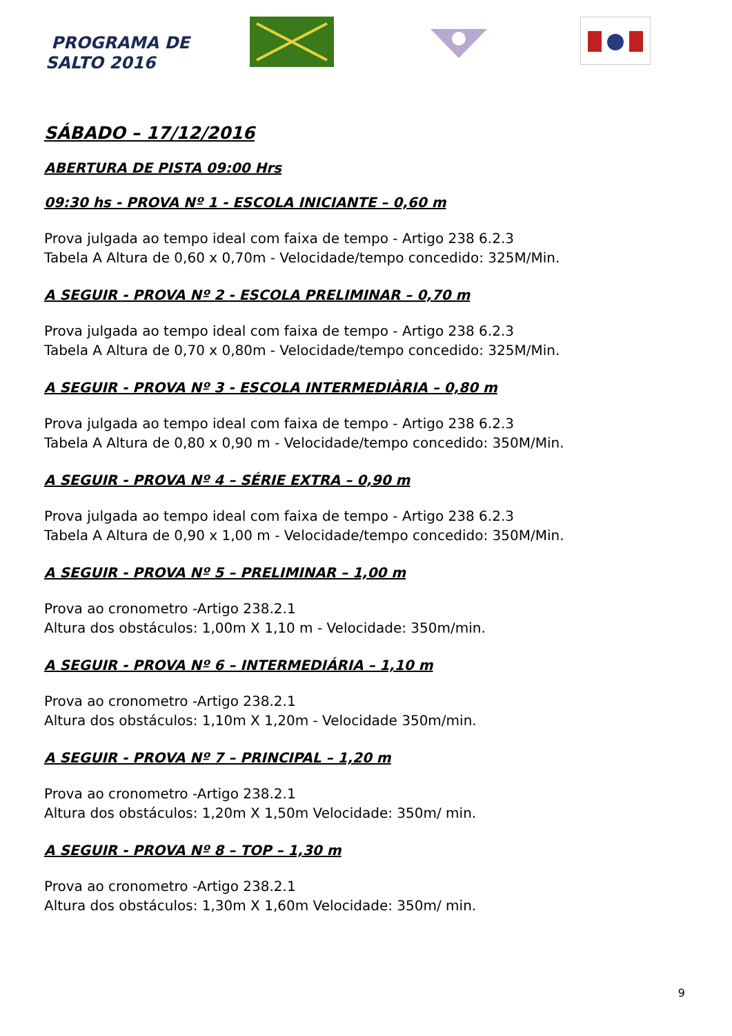PROGRAMA DE
SALTO 2016
SÁBADO – 17/12/2016
ABERTURA DE PISTA 09:00 Hrs
09:30 hs - PROVA Nº 1 - ESCOLA INICIANTE – 0,60 m
Prova julgada ao tempo ideal com faixa de tempo - Artigo 238 6.2.3
Tabela A Altura de 0,60 x 0,70m - Velocidade/tempo concedido: 325M/Min.
A SEGUIR - PROVA Nº 2 - ESCOLA PRELIMINAR – 0,70 m
Prova julgada ao tempo ideal com faixa de tempo - Artigo 238 6.2.3
Tabela A Altura de 0,70 x 0,80m - Velocidade/tempo concedido: 325M/Min.
A SEGUIR - PROVA Nº 3 - ESCOLA INTERMEDIÀRIA – 0,80 m
Prova julgada ao tempo ideal com faixa de tempo - Artigo 238 6.2.3
Tabela A Altura de 0,80 x 0,90 m - Velocidade/tempo concedido: 350M/Min.
A SEGUIR - PROVA Nº 4 – SÉRIE EXTRA – 0,90 m
Prova julgada ao tempo ideal com faixa de tempo - Artigo 238 6.2.3
Tabela A Altura de 0,90 x 1,00 m - Velocidade/tempo concedido: 350M/Min.
A SEGUIR - PROVA Nº 5 – PRELIMINAR – 1,00 m
Prova ao cronometro -Artigo 238.2.1
Altura dos obstáculos: 1,00m X 1,10 m - Velocidade: 350m/min.
A SEGUIR - PROVA Nº 6 – INTERMEDIÁRIA – 1,10 m
Prova ao cronometro -Artigo 238.2.1
Altura dos obstáculos: 1,10m X 1,20m - Velocidade 350m/min.
A SEGUIR - PROVA Nº 7 – PRINCIPAL – 1,20 m
Prova ao cronometro -Artigo 238.2.1
Altura dos obstáculos: 1,20m X 1,50m Velocidade: 350m/ min.
A SEGUIR - PROVA Nº 8 – TOP – 1,30 m
Prova ao cronometro -Artigo 238.2.1
Altura dos obstáculos: 1,30m X 1,60m Velocidade: 350m/ min.
9